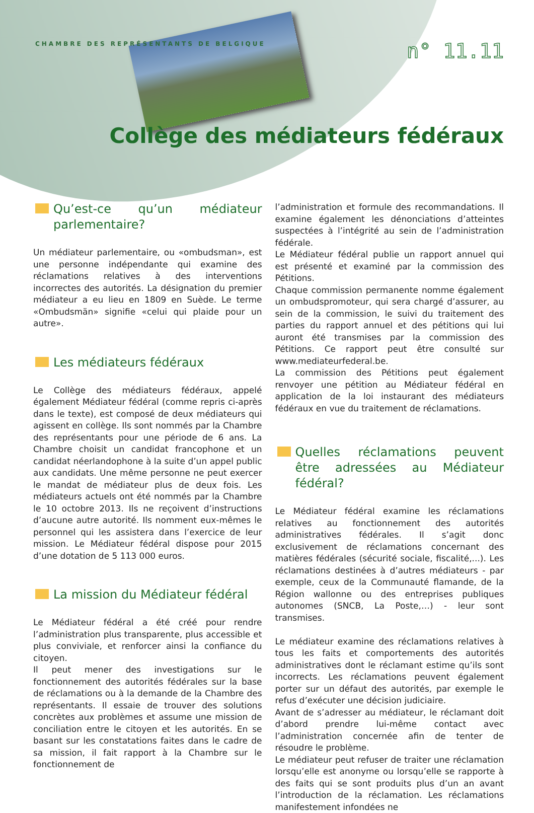CHAMBRE DES REPRÉSENTANTS DE BELGIQUE
n° 11.11
Collège des médiateurs fédéraux
Qu’est-ce qu’un médiateur parlementaire?
Un médiateur parlementaire, ou «ombudsman», est une personne indépendante qui examine des réclamations relatives à des interventions incorrectes des autorités. La désignation du premier médiateur a eu lieu en 1809 en Suède. Le terme «Ombudsmän» signifie «celui qui plaide pour un autre».
Les médiateurs fédéraux
Le Collège des médiateurs fédéraux, appelé également Médiateur fédéral (comme repris ci-après dans le texte), est composé de deux médiateurs qui agissent en collège. Ils sont nommés par la Chambre des représentants pour une période de 6 ans. La Chambre choisit un candidat francophone et un candidat néerlandophone à la suite d’un appel public aux candidats. Une même personne ne peut exercer le mandat de médiateur plus de deux fois. Les médiateurs actuels ont été nommés par la Chambre le 10 octobre 2013. Ils ne reçoivent d’instructions d’aucune autre autorité. Ils nomment eux-mêmes le personnel qui les assistera dans l’exercice de leur mission. Le Médiateur fédéral dispose pour 2015 d’une dotation de 5 113 000 euros.
La mission du Médiateur fédéral
Le Médiateur fédéral a été créé pour rendre l’administration plus transparente, plus accessible et plus conviviale, et renforcer ainsi la confiance du citoyen.
Il peut mener des investigations sur le fonctionnement des autorités fédérales sur la base de réclamations ou à la demande de la Chambre des représentants. Il essaie de trouver des solutions concrètes aux problèmes et assume une mission de conciliation entre le citoyen et les autorités. En se basant sur les constatations faites dans le cadre de sa mission, il fait rapport à la Chambre sur le fonctionnement de
l’administration et formule des recommandations. Il examine également les dénonciations d’atteintes suspectées à l’intégrité au sein de l’administration fédérale.
Le Médiateur fédéral publie un rapport annuel qui est présenté et examiné par la commission des Pétitions.
Chaque commission permanente nomme également un ombudspromoteur, qui sera chargé d’assurer, au sein de la commission, le suivi du traitement des parties du rapport annuel et des pétitions qui lui auront été transmises par la commission des Pétitions. Ce rapport peut être consulté sur www.mediateurfederal.be.
La commission des Pétitions peut également renvoyer une pétition au Médiateur fédéral en application de la loi instaurant des médiateurs fédéraux en vue du traitement de réclamations.
Quelles réclamations peuvent être adressées au Médiateur fédéral?
Le Médiateur fédéral examine les réclamations relatives au fonctionnement des autorités administratives fédérales. Il s’agit donc exclusivement de réclamations concernant des matières fédérales (sécurité sociale, fiscalité,...). Les réclamations destinées à d’autres médiateurs - par exemple, ceux de la Communauté flamande, de la Région wallonne ou des entreprises publiques autonomes (SNCB, La Poste,…) - leur sont transmises.
Le médiateur examine des réclamations relatives à tous les faits et comportements des autorités administratives dont le réclamant estime qu’ils sont incorrects. Les réclamations peuvent également porter sur un défaut des autorités, par exemple le refus d’exécuter une décision judiciaire.
Avant de s’adresser au médiateur, le réclamant doit d’abord prendre lui-même contact avec l’administration concernée afin de tenter de résoudre le problème.
Le médiateur peut refuser de traiter une réclamation lorsqu’elle est anonyme ou lorsqu’elle se rapporte à des faits qui se sont produits plus d’un an avant l’introduction de la réclamation. Les réclamations manifestement infondées ne